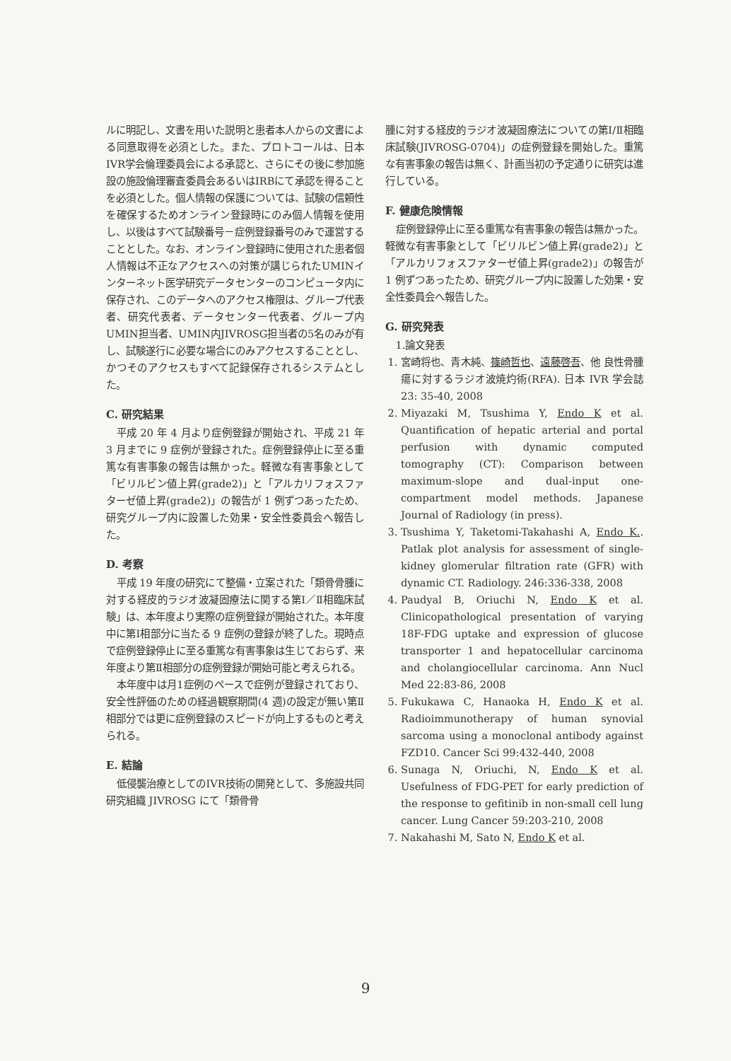ルに明記し、文書を用いた説明と患者本人からの文書による同意取得を必須とした。また、プロトコールは、日本IVR学会倫理委員会による承認と、さらにその後に参加施設の施設倫理審査委員会あるいはIRBにて承認を得ることを必須とした。個人情報の保護については、試験の信頼性を確保するためオンライン登録時にのみ個人情報を使用し、以後はすべて試験番号－症例登録番号のみで運営することとした。なお、オンライン登録時に使用された患者個人情報は不正なアクセスへの対策が講じられたUMINインターネット医学研究データセンターのコンピュータ内に保存され、このデータへのアクセス権限は、グループ代表者、研究代表者、データセンター代表者、グループ内UMIN担当者、UMIN内JIVROSG担当者の5名のみが有し、試験遂行に必要な場合にのみアクセスすることとし、かつそのアクセスもすべて記録保存されるシステムとした。
C. 研究結果
平成 20 年 4 月より症例登録が開始され、平成 21 年 3 月までに 9 症例が登録された。症例登録停止に至る重篤な有害事象の報告は無かった。軽微な有害事象として「ビリルビン値上昇(grade2)」と「アルカリフォスファターゼ値上昇(grade2)」の報告が 1 例ずつあったため、研究グループ内に設置した効果・安全性委員会へ報告した。
D. 考察
平成 19 年度の研究にて整備・立案された「類骨骨腫に対する経皮的ラジオ波凝固療法に関する第Ⅰ／Ⅱ相臨床試験」は、本年度より実際の症例登録が開始された。本年度中に第Ⅰ相部分に当たる 9 症例の登録が終了した。現時点で症例登録停止に至る重篤な有害事象は生じておらず、来年度より第Ⅱ相部分の症例登録が開始可能と考えられる。
本年度中は月1症例のペースで症例が登録されており、安全性評価のための経過観察期間(4 週)の設定が無い第Ⅱ相部分では更に症例登録のスピードが向上するものと考えられる。
E. 結論
低侵襲治療としてのIVR技術の開発として、多施設共同研究組織 JIVROSG にて「類骨骨
腫に対する経皮的ラジオ波凝固療法についての第Ⅰ/Ⅱ相臨床試験(JIVROSG-0704)」の症例登録を開始した。重篤な有害事象の報告は無く、計画当初の予定通りに研究は進行している。
F. 健康危険情報
症例登録停止に至る重篤な有害事象の報告は無かった。軽微な有害事象として「ビリルビン値上昇(grade2)」と「アルカリフォスファターゼ値上昇(grade2)」の報告が 1 例ずつあったため、研究グループ内に設置した効果・安全性委員会へ報告した。
G. 研究発表
1.論文発表
1. 宮崎将也、青木純、篠崎哲也、遠藤啓吾、他 良性骨腫瘍に対するラジオ波焼灼術(RFA). 日本 IVR 学会誌 23: 35-40, 2008
2. Miyazaki M, Tsushima Y, Endo K et al. Quantification of hepatic arterial and portal perfusion with dynamic computed tomography (CT): Comparison between maximum-slope and dual-input one-compartment model methods. Japanese Journal of Radiology (in press).
3. Tsushima Y, Taketomi-Takahashi A, Endo K.. Patlak plot analysis for assessment of single-kidney glomerular filtration rate (GFR) with dynamic CT. Radiology. 246:336-338, 2008
4. Paudyal B, Oriuchi N, Endo K et al. Clinicopathological presentation of varying 18F-FDG uptake and expression of glucose transporter 1 and hepatocellular carcinoma and cholangiocellular carcinoma. Ann Nucl Med 22:83-86, 2008
5. Fukukawa C, Hanaoka H, Endo K et al. Radioimmunotherapy of human synovial sarcoma using a monoclonal antibody against FZD10. Cancer Sci 99:432-440, 2008
6. Sunaga N, Oriuchi, N, Endo K et al. Usefulness of FDG-PET for early prediction of the response to gefitinib in non-small cell lung cancer. Lung Cancer 59:203-210, 2008
7. Nakahashi M, Sato N, Endo K et al.
9